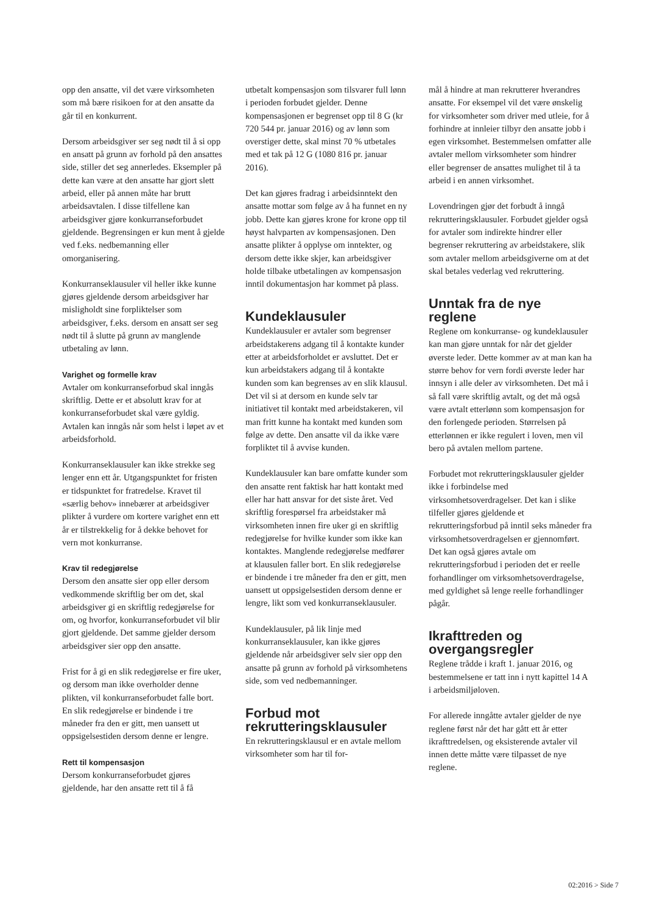opp den ansatte, vil det være virksomheten som må bære risikoen for at den ansatte da går til en konkurrent.
Dersom arbeidsgiver ser seg nødt til å si opp en ansatt på grunn av forhold på den ansattes side, stiller det seg annerledes. Eksempler på dette kan være at den ansatte har gjort slett arbeid, eller på annen måte har brutt arbeidsavtalen. I disse tilfellene kan arbeidsgiver gjøre konkurranseforbudet gjeldende. Begrensingen er kun ment å gjelde ved f.eks. nedbemanning eller omorganisering.
Konkurranseklausuler vil heller ikke kunne gjøres gjeldende dersom arbeidsgiver har misligholdt sine forpliktelser som arbeidsgiver, f.eks. dersom en ansatt ser seg nødt til å slutte på grunn av manglende utbetaling av lønn.
Varighet og formelle krav
Avtaler om konkurranseforbud skal inngås skriftlig. Dette er et absolutt krav for at konkurranseforbudet skal være gyldig. Avtalen kan inngås når som helst i løpet av et arbeidsforhold.
Konkurranseklausuler kan ikke strekke seg lenger enn ett år. Utgangspunktet for fristen er tidspunktet for fratredelse. Kravet til «særlig behov» innebærer at arbeidsgiver plikter å vurdere om kortere varighet enn ett år er tilstrekkelig for å dekke behovet for vern mot konkurranse.
Krav til redegjørelse
Dersom den ansatte sier opp eller dersom vedkommende skriftlig ber om det, skal arbeidsgiver gi en skriftlig redegjørelse for om, og hvorfor, konkurranseforbudet vil blir gjort gjeldende. Det samme gjelder dersom arbeidsgiver sier opp den ansatte.
Frist for å gi en slik redegjørelse er fire uker, og dersom man ikke overholder denne plikten, vil konkurranseforbudet falle bort. En slik redegjørelse er bindende i tre måneder fra den er gitt, men uansett ut oppsigelsestiden dersom denne er lengre.
Rett til kompensasjon
Dersom konkurranseforbudet gjøres gjeldende, har den ansatte rett til å få
utbetalt kompensasjon som tilsvarer full lønn i perioden forbudet gjelder. Denne kompensasjonen er begrenset opp til 8 G (kr 720 544 pr. januar 2016) og av lønn som overstiger dette, skal minst 70 % utbetales med et tak på 12 G (1080 816 pr. januar 2016).
Det kan gjøres fradrag i arbeidsinntekt den ansatte mottar som følge av å ha funnet en ny jobb. Dette kan gjøres krone for krone opp til høyst halvparten av kompensasjonen. Den ansatte plikter å opplyse om inntekter, og dersom dette ikke skjer, kan arbeidsgiver holde tilbake utbetalingen av kompensasjon inntil dokumentasjon har kommet på plass.
Kundeklausuler
Kundeklausuler er avtaler som begrenser arbeidstakerens adgang til å kontakte kunder etter at arbeidsforholdet er avsluttet. Det er kun arbeidstakers adgang til å kontakte kunden som kan begrenses av en slik klausul. Det vil si at dersom en kunde selv tar initiativet til kontakt med arbeidstakeren, vil man fritt kunne ha kontakt med kunden som følge av dette. Den ansatte vil da ikke være forpliktet til å avvise kunden.
Kundeklausuler kan bare omfatte kunder som den ansatte rent faktisk har hatt kontakt med eller har hatt ansvar for det siste året. Ved skriftlig forespørsel fra arbeidstaker må virksomheten innen fire uker gi en skriftlig redegjørelse for hvilke kunder som ikke kan kontaktes. Manglende redegjørelse medfører at klausulen faller bort. En slik redegjørelse er bindende i tre måneder fra den er gitt, men uansett ut oppsigelsestiden dersom denne er lengre, likt som ved konkurranseklausuler.
Kundeklausuler, på lik linje med konkurranseklausuler, kan ikke gjøres gjeldende når arbeidsgiver selv sier opp den ansatte på grunn av forhold på virksomhetens side, som ved nedbemanninger.
Forbud mot rekrutteringsklausuler
En rekrutteringsklausul er en avtale mellom virksomheter som har til for-
mål å hindre at man rekrutterer hverandres ansatte. For eksempel vil det være ønskelig for virksomheter som driver med utleie, for å forhindre at innleier tilbyr den ansatte jobb i egen virksomhet. Bestemmelsen omfatter alle avtaler mellom virksomheter som hindrer eller begrenser de ansattes mulighet til å ta arbeid i en annen virksomhet.
Lovendringen gjør det forbudt å inngå rekrutteringsklausuler. Forbudet gjelder også for avtaler som indirekte hindrer eller begrenser rekruttering av arbeidstakere, slik som avtaler mellom arbeidsgiverne om at det skal betales vederlag ved rekruttering.
Unntak fra de nye reglene
Reglene om konkurranse- og kundeklausuler kan man gjøre unntak for når det gjelder øverste leder. Dette kommer av at man kan ha større behov for vern fordi øverste leder har innsyn i alle deler av virksomheten. Det må i så fall være skriftlig avtalt, og det må også være avtalt etterlønn som kompensasjon for den forlengede perioden. Størrelsen på etterlønnen er ikke regulert i loven, men vil bero på avtalen mellom partene.
Forbudet mot rekrutteringsklausuler gjelder ikke i forbindelse med virksomhetsoverdragelser. Det kan i slike tilfeller gjøres gjeldende et rekrutteringsforbud på inntil seks måneder fra virksomhetsoverdragelsen er gjennomført. Det kan også gjøres avtale om rekrutteringsforbud i perioden det er reelle forhandlinger om virksomhetsoverdragelse, med gyldighet så lenge reelle forhandlinger pågår.
Ikrafttreden og overgangsregler
Reglene trådde i kraft 1. januar 2016, og bestemmelsene er tatt inn i nytt kapittel 14 A i arbeidsmiljøloven.
For allerede inngåtte avtaler gjelder de nye reglene først når det har gått ett år etter ikrafttredelsen, og eksisterende avtaler vil innen dette måtte være tilpasset de nye reglene.
02:2016 > Side 7